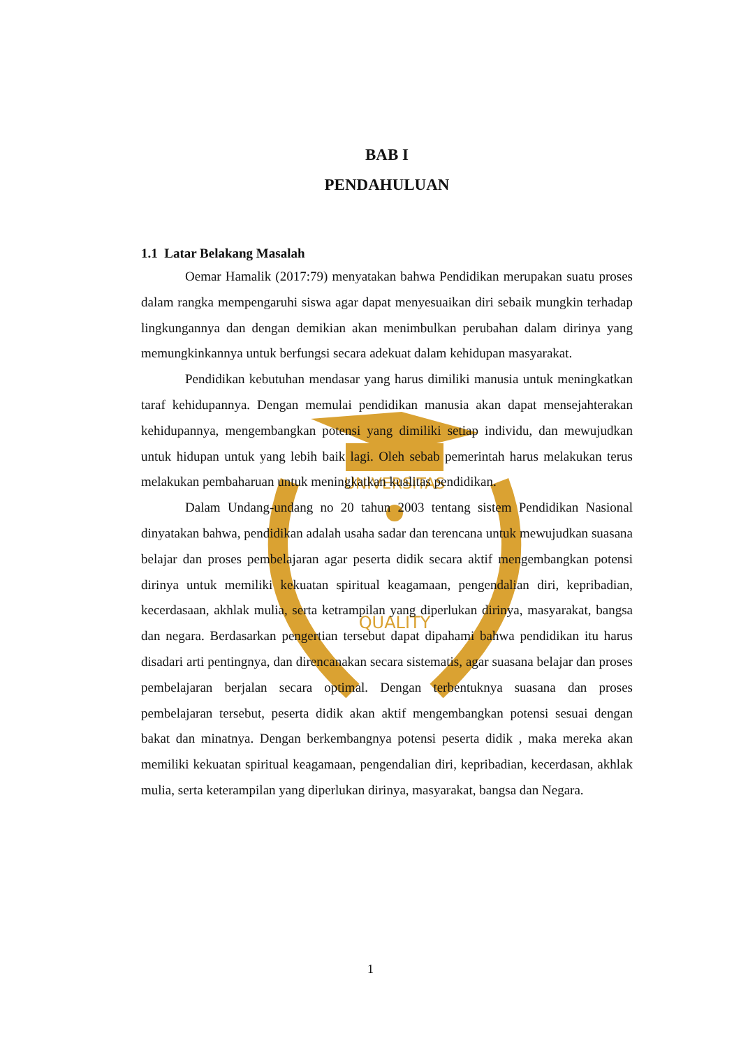UNIVERSITAS
QUALITY
BAB I
PENDAHULUAN
1.1 Latar Belakang Masalah
Oemar Hamalik (2017:79) menyatakan bahwa Pendidikan merupakan suatu proses dalam rangka mempengaruhi siswa agar dapat menyesuaikan diri sebaik mungkin terhadap lingkungannya dan dengan demikian akan menimbulkan perubahan dalam dirinya yang memungkinkannya untuk berfungsi secara adekuat dalam kehidupan masyarakat.
Pendidikan kebutuhan mendasar yang harus dimiliki manusia untuk meningkatkan taraf kehidupannya. Dengan memulai pendidikan manusia akan dapat mensejahterakan kehidupannya, mengembangkan potensi yang dimiliki setiap individu, dan mewujudkan untuk hidupan untuk yang lebih baik lagi. Oleh sebab pemerintah harus melakukan terus melakukan pembaharuan untuk meningkatkan kualitas pendidikan.
Dalam Undang-undang no 20 tahun 2003 tentang sistem Pendidikan Nasional dinyatakan bahwa, pendidikan adalah usaha sadar dan terencana untuk mewujudkan suasana belajar dan proses pembelajaran agar peserta didik secara aktif mengembangkan potensi dirinya untuk memiliki kekuatan spiritual keagamaan, pengendalian diri, kepribadian, kecerdasaan, akhlak mulia, serta ketrampilan yang diperlukan dirinya, masyarakat, bangsa dan negara. Berdasarkan pengertian tersebut dapat dipahami bahwa pendidikan itu harus disadari arti pentingnya, dan direncanakan secara sistematis, agar suasana belajar dan proses pembelajaran berjalan secara optimal. Dengan terbentuknya suasana dan proses pembelajaran tersebut, peserta didik akan aktif mengembangkan potensi sesuai dengan bakat dan minatnya. Dengan berkembangnya potensi peserta didik , maka mereka akan memiliki kekuatan spiritual keagamaan, pengendalian diri, kepribadian, kecerdasan, akhlak mulia, serta keterampilan yang diperlukan dirinya, masyarakat, bangsa dan Negara.
1